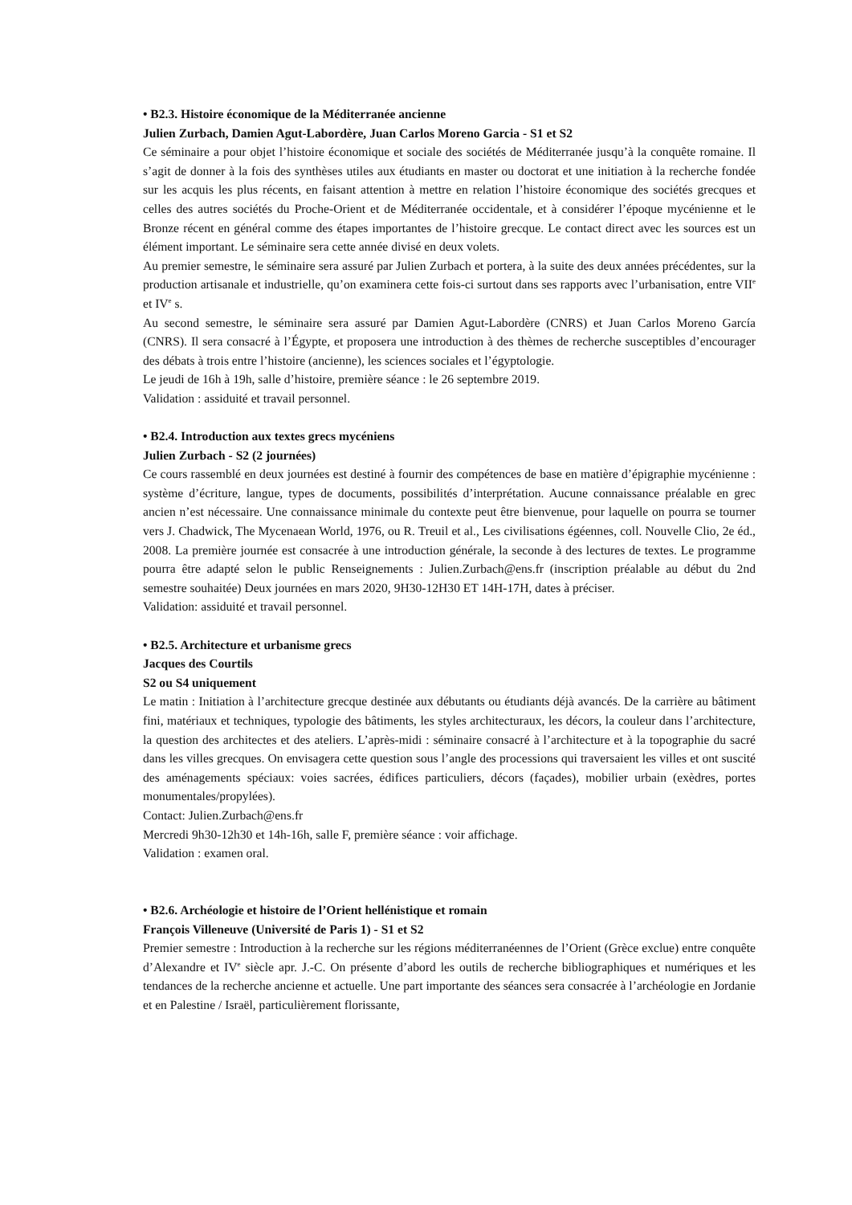• B2.3. Histoire économique de la Méditerranée ancienne
Julien Zurbach, Damien Agut-Labordère, Juan Carlos Moreno Garcia - S1 et S2
Ce séminaire a pour objet l’histoire économique et sociale des sociétés de Méditerranée jusqu’à la conquête romaine. Il s’agit de donner à la fois des synthèses utiles aux étudiants en master ou doctorat et une initiation à la recherche fondée sur les acquis les plus récents, en faisant attention à mettre en relation l’histoire économique des sociétés grecques et celles des autres sociétés du Proche-Orient et de Méditerranée occidentale, et à considérer l’époque mycénienne et le Bronze récent en général comme des étapes importantes de l’histoire grecque. Le contact direct avec les sources est un élément important. Le séminaire sera cette année divisé en deux volets.
Au premier semestre, le séminaire sera assuré par Julien Zurbach et portera, à la suite des deux années précédentes, sur la production artisanale et industrielle, qu’on examinera cette fois-ci surtout dans ses rapports avec l’urbanisation, entre VII<sup>e</sup> et IV<sup>e</sup> s.
Au second semestre, le séminaire sera assuré par Damien Agut-Labordère (CNRS) et Juan Carlos Moreno García (CNRS). Il sera consacré à l’Égypte, et proposera une introduction à des thèmes de recherche susceptibles d’encourager des débats à trois entre l’histoire (ancienne), les sciences sociales et l’égyptologie.
Le jeudi de 16h à 19h, salle d’histoire, première séance : le 26 septembre 2019.
Validation : assiduité et travail personnel.
• B2.4. Introduction aux textes grecs mycéniens
Julien Zurbach - S2 (2 journées)
Ce cours rassemblé en deux journées est destiné à fournir des compétences de base en matière d’épigraphie mycénienne : système d’écriture, langue, types de documents, possibilités d’interprétation. Aucune connaissance préalable en grec ancien n’est nécessaire. Une connaissance minimale du contexte peut être bienvenue, pour laquelle on pourra se tourner vers J. Chadwick, The Mycenaean World, 1976, ou R. Treuil et al., Les civilisations égéennes, coll. Nouvelle Clio, 2e éd., 2008. La première journée est consacrée à une introduction générale, la seconde à des lectures de textes. Le programme pourra être adapté selon le public Renseignements : Julien.Zurbach@ens.fr (inscription préalable au début du 2nd semestre souhaitée) Deux journées en mars 2020, 9H30-12H30 ET 14H-17H, dates à préciser.
Validation: assiduité et travail personnel.
• B2.5. Architecture et urbanisme grecs
Jacques des Courtils
S2 ou S4 uniquement
Le matin : Initiation à l’architecture grecque destinée aux débutants ou étudiants déjà avancés. De la carrière au bâtiment fini, matériaux et techniques, typologie des bâtiments, les styles architecturaux, les décors, la couleur dans l’architecture, la question des architectes et des ateliers. L’après-midi : séminaire consacré à l’architecture et à la topographie du sacré dans les villes grecques. On envisagera cette question sous l’angle des processions qui traversaient les villes et ont suscité des aménagements spéciaux: voies sacrées, édifices particuliers, décors (façades), mobilier urbain (exèdres, portes monumentales/propylées).
Contact: Julien.Zurbach@ens.fr
Mercredi 9h30-12h30 et 14h-16h, salle F, première séance : voir affichage.
Validation : examen oral.
• B2.6. Archéologie et histoire de l’Orient hellénistique et romain
François Villeneuve (Université de Paris 1) - S1 et S2
Premier semestre : Introduction à la recherche sur les régions méditerranéennes de l’Orient (Grèce exclue) entre conquête d’Alexandre et IV<sup>e</sup> siècle apr. J.-C. On présente d’abord les outils de recherche bibliographiques et numériques et les tendances de la recherche ancienne et actuelle. Une part importante des séances sera consacrée à l’archéologie en Jordanie et en Palestine / Israël, particulièrement florissante,